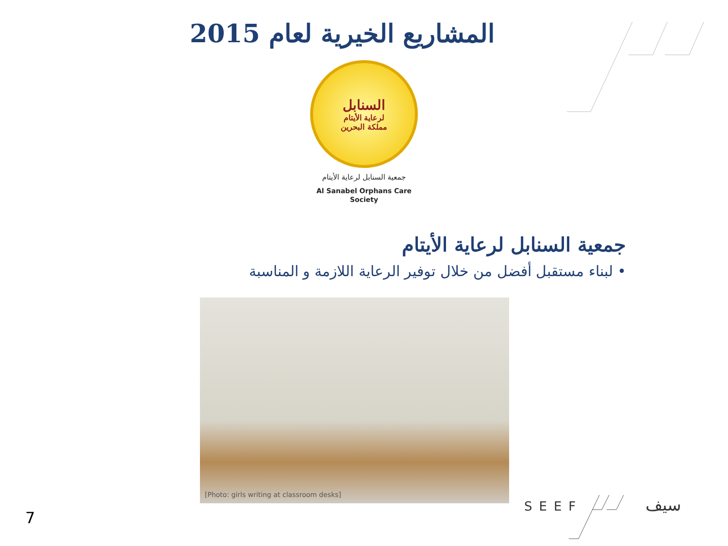المشاريع الخيرية لعام 2015
السنابل
لرعاية الأيتام
مملكة البحرين
جمعية السنابل لرعاية الأيتام
Al Sanabel Orphans Care Society
جمعية السنابل لرعاية الأيتام
• لبناء مستقبل أفضل من خلال توفير الرعاية اللازمة و المناسبة
[Photo: girls writing at classroom desks]
7
SEEF سيف